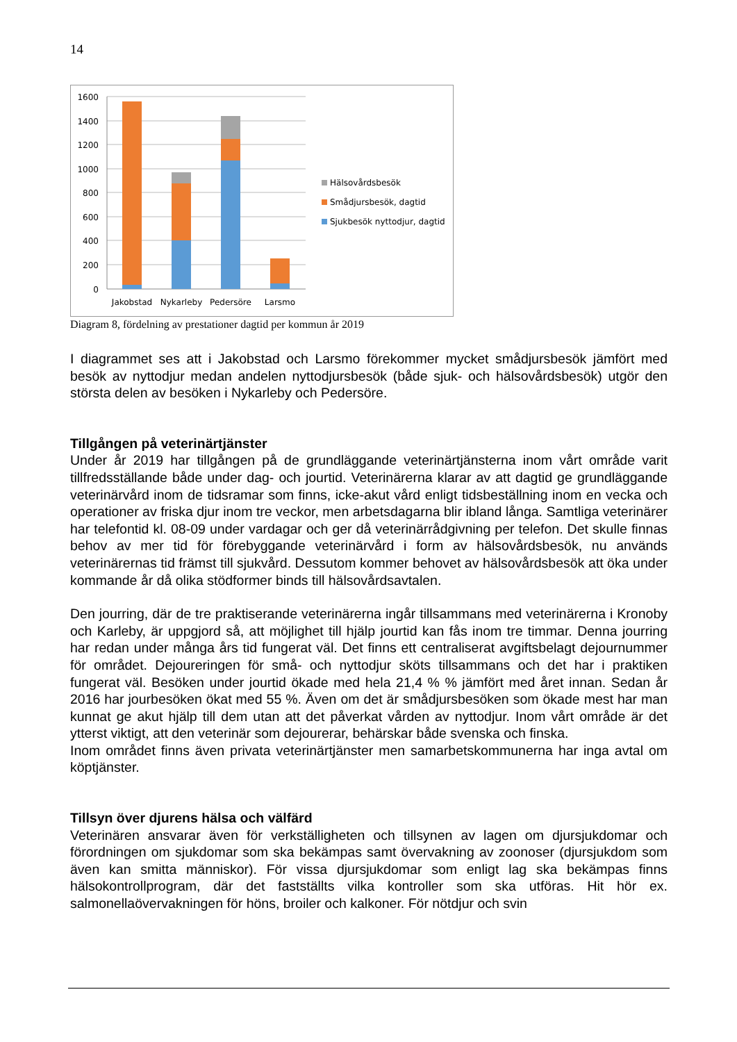14
1600
1400
1200
1000
800
600
400
200
0
Jakobstad
Nykarleby
Pedersöre
Larsmo
Hälsovårdsbesök
Smådjursbesök, dagtid
Sjukbesök nyttodjur, dagtid
Diagram 8, fördelning av prestationer dagtid per kommun år 2019
I diagrammet ses att i Jakobstad och Larsmo förekommer mycket smådjursbesök jämfört med besök av nyttodjur medan andelen nyttodjursbesök (både sjuk- och hälsovårdsbesök) utgör den största delen av besöken i Nykarleby och Pedersöre.
Tillgången på veterinärtjänster
Under år 2019 har tillgången på de grundläggande veterinärtjänsterna inom vårt område varit tillfredsställande både under dag- och jourtid. Veterinärerna klarar av att dagtid ge grundläggande veterinärvård inom de tidsramar som finns, icke-akut vård enligt tidsbeställning inom en vecka och operationer av friska djur inom tre veckor, men arbetsdagarna blir ibland långa. Samtliga veterinärer har telefontid kl. 08-09 under vardagar och ger då veterinärrådgivning per telefon. Det skulle finnas behov av mer tid för förebyggande veterinärvård i form av hälsovårdsbesök, nu används veterinärernas tid främst till sjukvård. Dessutom kommer behovet av hälsovårdsbesök att öka under kommande år då olika stödformer binds till hälsovårdsavtalen.
Den jourring, där de tre praktiserande veterinärerna ingår tillsammans med veterinärerna i Kronoby och Karleby, är uppgjord så, att möjlighet till hjälp jourtid kan fås inom tre timmar. Denna jourring har redan under många års tid fungerat väl. Det finns ett centraliserat avgiftsbelagt dejournummer för området. Dejoureringen för små- och nyttodjur sköts tillsammans och det har i praktiken fungerat väl. Besöken under jourtid ökade med hela 21,4 % % jämfört med året innan. Sedan år 2016 har jourbesöken ökat med 55 %. Även om det är smådjursbesöken som ökade mest har man kunnat ge akut hjälp till dem utan att det påverkat vården av nyttodjur. Inom vårt område är det ytterst viktigt, att den veterinär som dejourerar, behärskar både svenska och finska.
Inom området finns även privata veterinärtjänster men samarbetskommunerna har inga avtal om köptjänster.
Tillsyn över djurens hälsa och välfärd
Veterinären ansvarar även för verkställigheten och tillsynen av lagen om djursjukdomar och förordningen om sjukdomar som ska bekämpas samt övervakning av zoonoser (djursjukdom som även kan smitta människor). För vissa djursjukdomar som enligt lag ska bekämpas finns hälsokontrollprogram, där det fastställts vilka kontroller som ska utföras. Hit hör ex. salmonellaövervakningen för höns, broiler och kalkoner. För nötdjur och svin